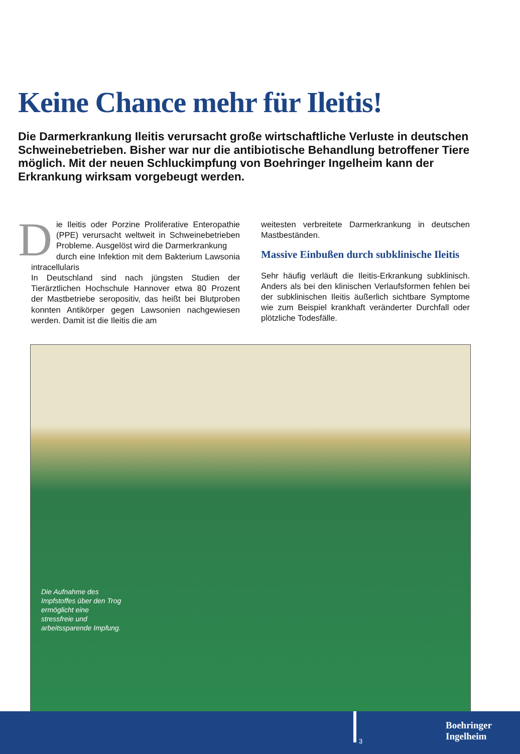Keine Chance mehr für Ileitis!
Die Darmerkrankung Ileitis verursacht große wirtschaftliche Verluste in deutschen Schweinebetrieben. Bisher war nur die antibiotische Behandlung betroffener Tiere möglich. Mit der neuen Schluckimpfung von Boehringer Ingelheim kann der Erkrankung wirksam vorgebeugt werden.
Die Ileitis oder Porzine Proliferative Enteropathie (PPE) verursacht weltweit in Schweinebetrieben Probleme. Ausgelöst wird die Darmerkrankung
durch eine Infektion mit dem Bakterium Lawsonia intracellularis
In Deutschland sind nach jüngsten Studien der Tierärztlichen Hochschule Hannover etwa 80 Prozent der Mastbetriebe seropositiv, das heißt bei Blutproben konnten Antikörper gegen Lawsonien nachgewiesen werden. Damit ist die Ileitis die am
weitesten verbreitete Darmerkrankung in deutschen Mastbeständen.
Massive Einbußen durch subklinische Ileitis
Sehr häufig verläuft die Ileitis-Erkrankung subklinisch. Anders als bei den klinischen Verlaufsformen fehlen bei der subklinischen Ileitis äußerlich sichtbare Symptome wie zum Beispiel krankhaft veränderter Durchfall oder plötzliche Todesfälle.
Die Aufnahme des Impfstoffes über den Trog ermöglicht eine stressfreie und arbeitssparende Impfung.
3
Boehringer
Ingelheim